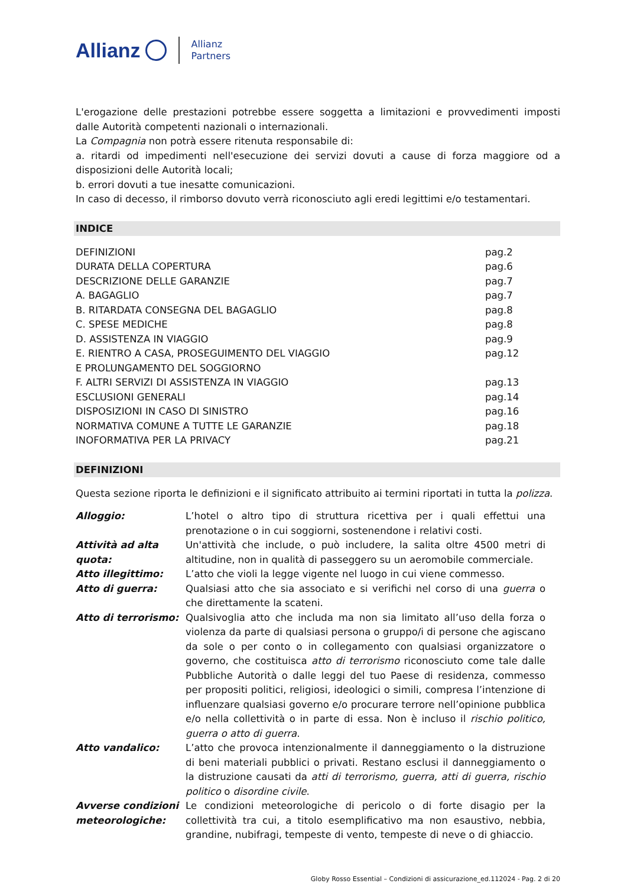Allianz Allianz
Partners
L'erogazione delle prestazioni potrebbe essere soggetta a limitazioni e provvedimenti imposti dalle Autorità competenti nazionali o internazionali.
La Compagnia non potrà essere ritenuta responsabile di:
a. ritardi od impedimenti nell'esecuzione dei servizi dovuti a cause di forza maggiore od a disposizioni delle Autorità locali;
b. errori dovuti a tue inesatte comunicazioni.
In caso di decesso, il rimborso dovuto verrà riconosciuto agli eredi legittimi e/o testamentari.
INDICE
| DEFINIZIONI | pag.2 |
| DURATA DELLA COPERTURA | pag.6 |
| DESCRIZIONE DELLE GARANZIE | pag.7 |
| A. BAGAGLIO | pag.7 |
| B. RITARDATA CONSEGNA DEL BAGAGLIO | pag.8 |
| C. SPESE MEDICHE | pag.8 |
| D. ASSISTENZA IN VIAGGIO | pag.9 |
| E. RIENTRO A CASA, PROSEGUIMENTO DEL VIAGGIO E PROLUNGAMENTO DEL SOGGIORNO | pag.12 |
| F. ALTRI SERVIZI DI ASSISTENZA IN VIAGGIO | pag.13 |
| ESCLUSIONI GENERALI | pag.14 |
| DISPOSIZIONI IN CASO DI SINISTRO | pag.16 |
| NORMATIVA COMUNE A TUTTE LE GARANZIE | pag.18 |
| INOFORMATIVA PER LA PRIVACY | pag.21 |
DEFINIZIONI
Questa sezione riporta le definizioni e il significato attribuito ai termini riportati in tutta la polizza.
| Alloggio: | L’hotel o altro tipo di struttura ricettiva per i quali effettui una prenotazione o in cui soggiorni, sostenendone i relativi costi. |
| Attività ad alta quota: | Un'attività che include, o può includere, la salita oltre 4500 metri di altitudine, non in qualità di passeggero su un aeromobile commerciale. |
| Atto illegittimo: | L’atto che violi la legge vigente nel luogo in cui viene commesso. |
| Atto di guerra: | Qualsiasi atto che sia associato e si verifichi nel corso di una guerra o che direttamente la scateni. |
| Atto di terrorismo: | Qualsivoglia atto che includa ma non sia limitato all’uso della forza o violenza da parte di qualsiasi persona o gruppo/i di persone che agiscano da sole o per conto o in collegamento con qualsiasi organizzatore o governo, che costituisca atto di terrorismo riconosciuto come tale dalle Pubbliche Autorità o dalle leggi del tuo Paese di residenza, commesso per propositi politici, religiosi, ideologici o simili, compresa l’intenzione di influenzare qualsiasi governo e/o procurare terrore nell’opinione pubblica e/o nella collettività o in parte di essa. Non è incluso il rischio politico, guerra o atto di guerra . |
| Atto vandalico: | L’atto che provoca intenzionalmente il danneggiamento o la distruzione di beni materiali pubblici o privati. Restano esclusi il danneggiamento o la distruzione causati da atti di terrorismo, guerra, atti di guerra, rischio politico o disordine civile . |
| Avverse condizioni meteorologiche: | Le condizioni meteorologiche di pericolo o di forte disagio per la collettività tra cui, a titolo esemplificativo ma non esaustivo, nebbia, grandine, nubifragi, tempeste di vento, tempeste di neve o di ghiaccio. |
Globy Rosso Essential – Condizioni di assicurazione_ed.112024 - Pag. 2 di 20